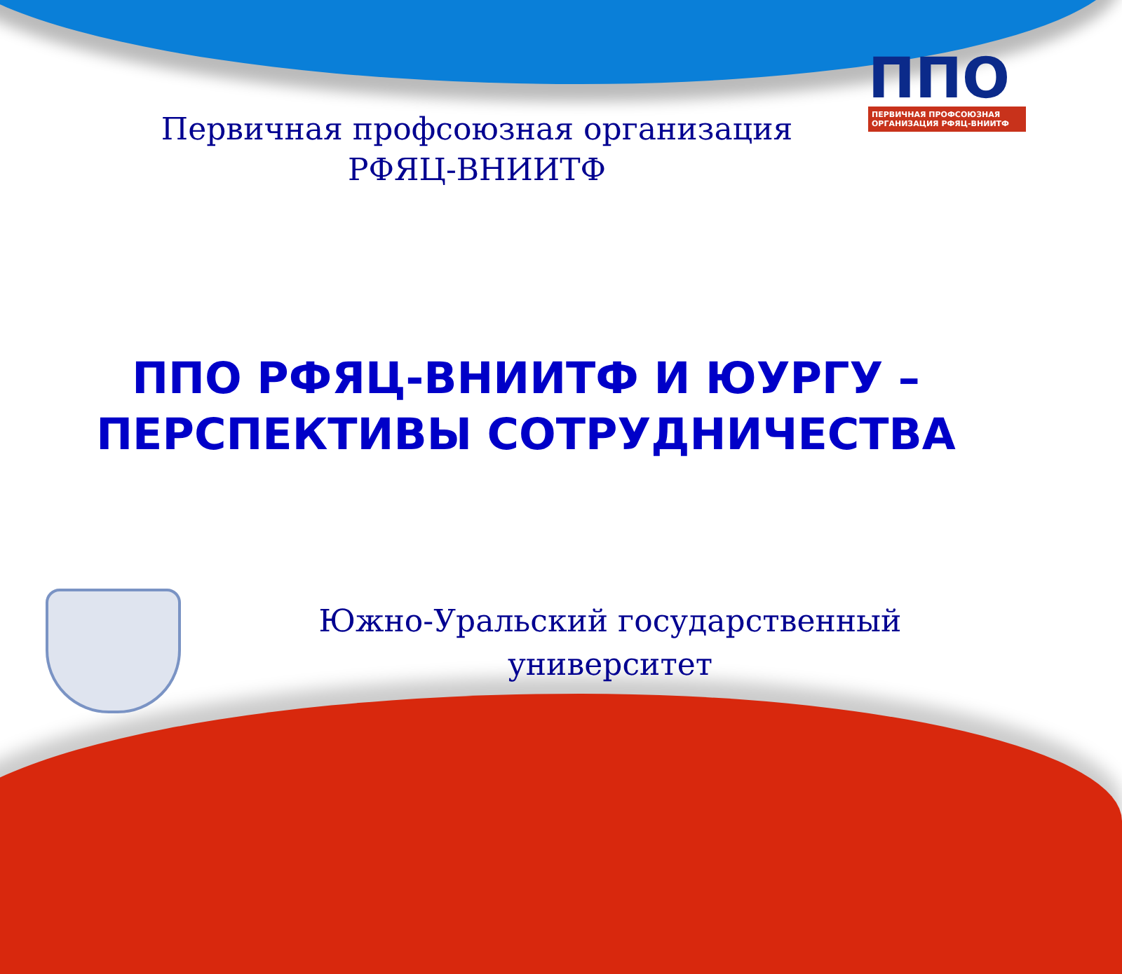Первичная профсоюзная организация
РФЯЦ-ВНИИТФ
ППО
ПЕРВИЧНАЯ ПРОФСОЮЗНАЯ ОРГАНИЗАЦИЯ РФЯЦ-ВНИИТФ
ППО РФЯЦ-ВНИИТФ И ЮУРГУ –
ПЕРСПЕКТИВЫ СОТРУДНИЧЕСТВА
Южно-Уральский государственный
университет